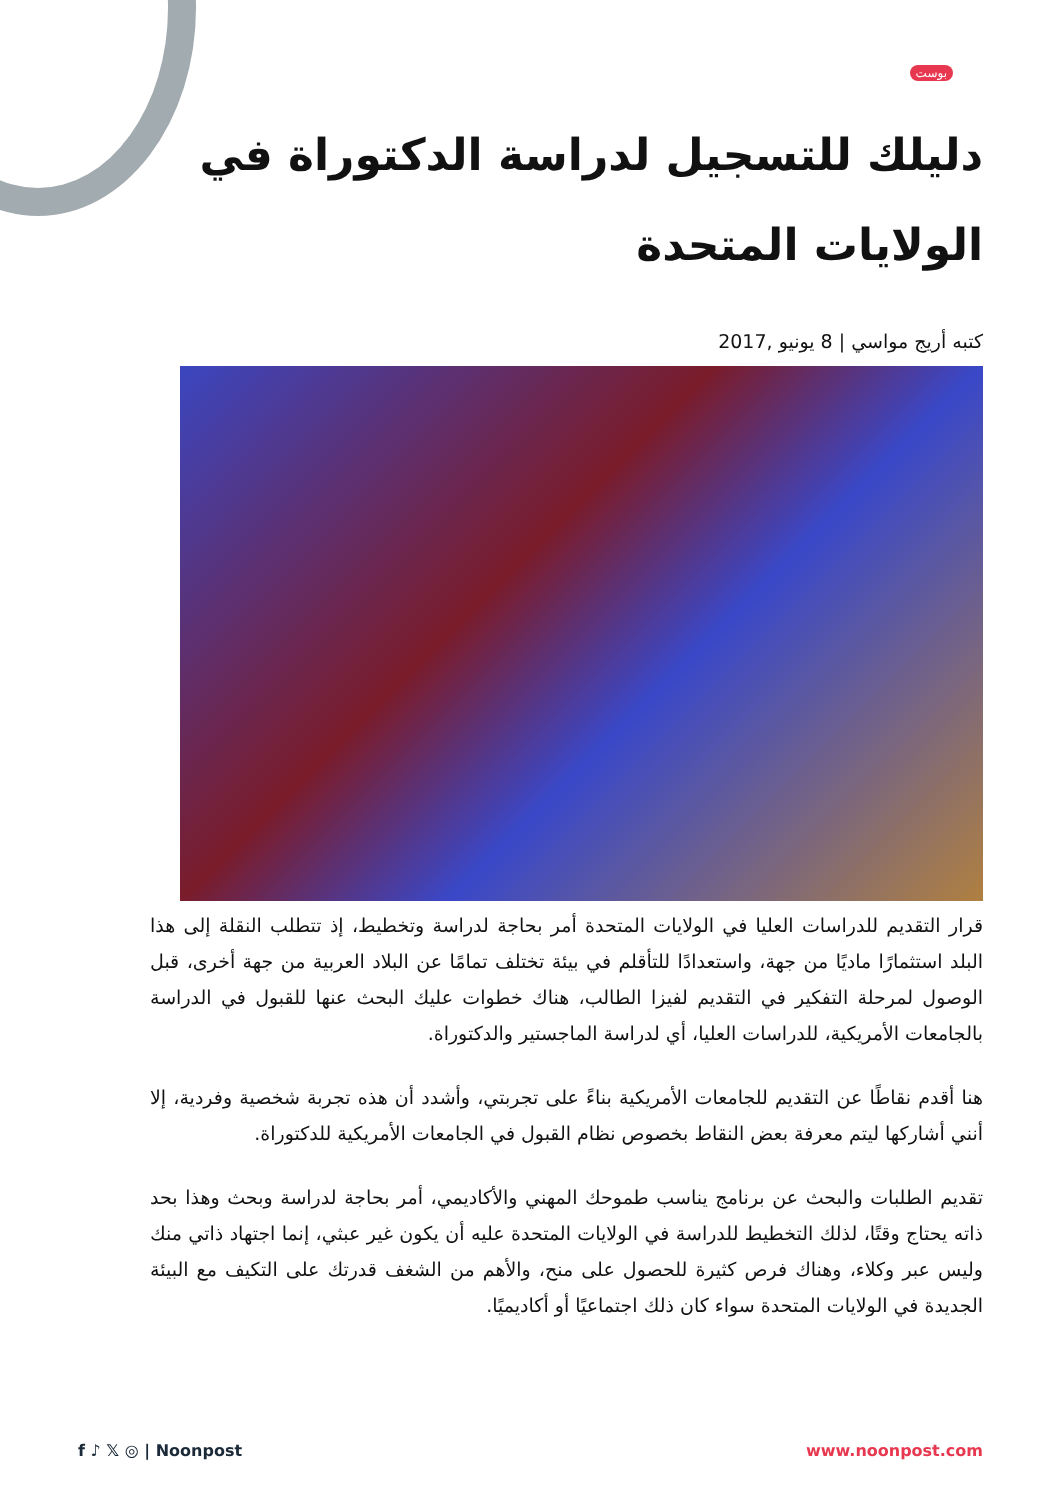بوست
دليلك للتسجيل لدراسة الدكتوراة في الولايات المتحدة
كتبه أريج مواسي | 8 يونيو ,2017
قرار التقديم للدراسات العليا في الولايات المتحدة أمر بحاجة لدراسة وتخطيط، إذ تتطلب النقلة إلى هذا البلد استثمارًا ماديًا من جهة، واستعدادًا للتأقلم في بيئة تختلف تمامًا عن البلاد العربية من جهة أخرى، قبل الوصول لمرحلة التفكير في التقديم لفيزا الطالب، هناك خطوات عليك البحث عنها للقبول في الدراسة بالجامعات الأمريكية، للدراسات العليا، أي لدراسة الماجستير والدكتوراة.
هنا أقدم نقاطًا عن التقديم للجامعات الأمريكية بناءً على تجربتي، وأشدد أن هذه تجربة شخصية وفردية، إلا أنني أشاركها ليتم معرفة بعض النقاط بخصوص نظام القبول في الجامعات الأمريكية للدكتوراة.
تقديم الطلبات والبحث عن برنامج يناسب طموحك المهني والأكاديمي، أمر بحاجة لدراسة وبحث وهذا بحد ذاته يحتاج وقتًا، لذلك التخطيط للدراسة في الولايات المتحدة عليه أن يكون غير عبثي، إنما اجتهاد ذاتي منك وليس عبر وكلاء، وهناك فرص كثيرة للحصول على منح، والأهم من الشغف قدرتك على التكيف مع البيئة الجديدة في الولايات المتحدة سواء كان ذلك اجتماعيًا أو أكاديميًا.
f ♪ 𝕏 ◎ | Noonpost www.noonpost.com